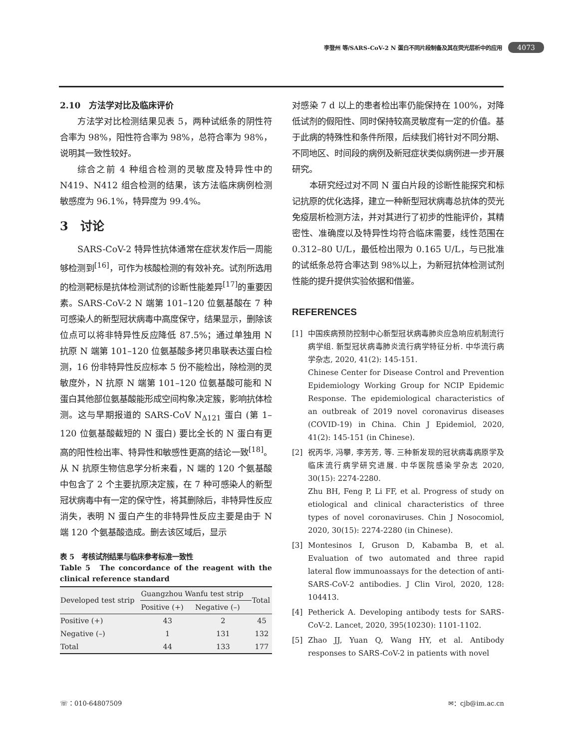李登州 等/SARS-CoV-2 N 蛋白不同片段制备及其在荧光层析中的应用 4073
2.10　方法学对比及临床评价
方法学对比检测结果见表 5，两种试纸条的阴性符合率为 98%，阳性符合率为 98%，总符合率为 98%，说明其一致性较好。
综合之前 4 种组合检测的灵敏度及特异性中的 N419、N412 组合检测的结果，该方法临床病例检测敏感度为 96.1%，特异度为 99.4%。
3　讨论
SARS-CoV-2 特异性抗体通常在症状发作后一周能够检测到<sup>[16]</sup>，可作为核酸检测的有效补充。试剂所选用的检测靶标是抗体检测试剂的诊断性能差异<sup>[17]</sup>的重要因素。SARS-CoV-2 N 端第 101–120 位氨基酸在 7 种可感染人的新型冠状病毒中高度保守，结果显示，删除该位点可以将非特异性反应降低 87.5%；通过单独用 N 抗原 N 端第 101–120 位氨基酸多拷贝串联表达蛋白检测，16 份非特异性反应标本 5 份不能检出，除检测的灵敏度外，N 抗原 N 端第 101–120 位氨基酸可能和 N 蛋白其他部位氨基酸能形成空间构象决定簇，影响抗体检测。这与早期报道的 SARS-CoV N<sub>Δ121</sub> 蛋白 (第 1–120 位氨基酸截短的 N 蛋白) 要比全长的 N 蛋白有更高的阳性检出率、特异性和敏感性更高的结论一致<sup>[18]</sup>。从 N 抗原生物信息学分析来看，N 端的 120 个氨基酸中包含了 2 个主要抗原决定簇，在 7 种可感染人的新型冠状病毒中有一定的保守性，将其删除后，非特异性反应消失，表明 N 蛋白产生的非特异性反应主要是由于 N 端 120 个氨基酸造成。删去该区域后，显示
表 5　考核试剂结果与临床参考标准一致性
Table 5　The concordance of the reagent with the clinical reference standard
| Developed test strip | Guangzhou Wanfu test strip | | Total |
| --- | --- | --- | --- |
| | Positive (+) | Negative (–) | |
| Positive (+) | 43 | 2 | 45 |
| Negative (–) | 1 | 131 | 132 |
| Total | 44 | 133 | 177 |
对感染 7 d 以上的患者检出率仍能保持在 100%，对降低试剂的假阳性、同时保持较高灵敏度有一定的价值。基于此病的特殊性和条件所限，后续我们将针对不同分期、不同地区、时间段的病例及新冠症状类似病例进一步开展研究。
本研究经过对不同 N 蛋白片段的诊断性能探究和标记抗原的优化选择，建立一种新型冠状病毒总抗体的荧光免疫层析检测方法，并对其进行了初步的性能评价，其精密性、准确度以及特异性均符合临床需要，线性范围在 0.312–80 U/L，最低检出限为 0.165 U/L，与已批准的试纸条总符合率达到 98%以上，为新冠抗体检测试剂性能的提升提供实验依据和借鉴。
REFERENCES
[1] 中国疾病预防控制中心新型冠状病毒肺炎应急响应机制流行病学组. 新型冠状病毒肺炎流行病学特征分析. 中华流行病学杂志, 2020, 41(2): 145-151.
Chinese Center for Disease Control and Prevention Epidemiology Working Group for NCIP Epidemic Response. The epidemiological characteristics of an outbreak of 2019 novel coronavirus diseases (COVID-19) in China. Chin J Epidemiol, 2020, 41(2): 145-151 (in Chinese).
[2] 祝丙华, 冯攀, 李芳芳, 等. 三种新发现的冠状病毒病原学及临床流行病学研究进展. 中华医院感染学杂志 2020, 30(15): 2274-2280.
Zhu BH, Feng P, Li FF, et al. Progress of study on etiological and clinical characteristics of three types of novel coronaviruses. Chin J Nosocomiol, 2020, 30(15): 2274-2280 (in Chinese).
[3] Montesinos I, Gruson D, Kabamba B, et al. Evaluation of two automated and three rapid lateral flow immunoassays for the detection of anti-SARS-CoV-2 antibodies. J Clin Virol, 2020, 128: 104413.
[4] Petherick A. Developing antibody tests for SARS-CoV-2. Lancet, 2020, 395(10230): 1101-1102.
[5] Zhao JJ, Yuan Q, Wang HY, et al. Antibody responses to SARS-CoV-2 in patients with novel
☏：010-64807509 ✉：cjb@im.ac.cn